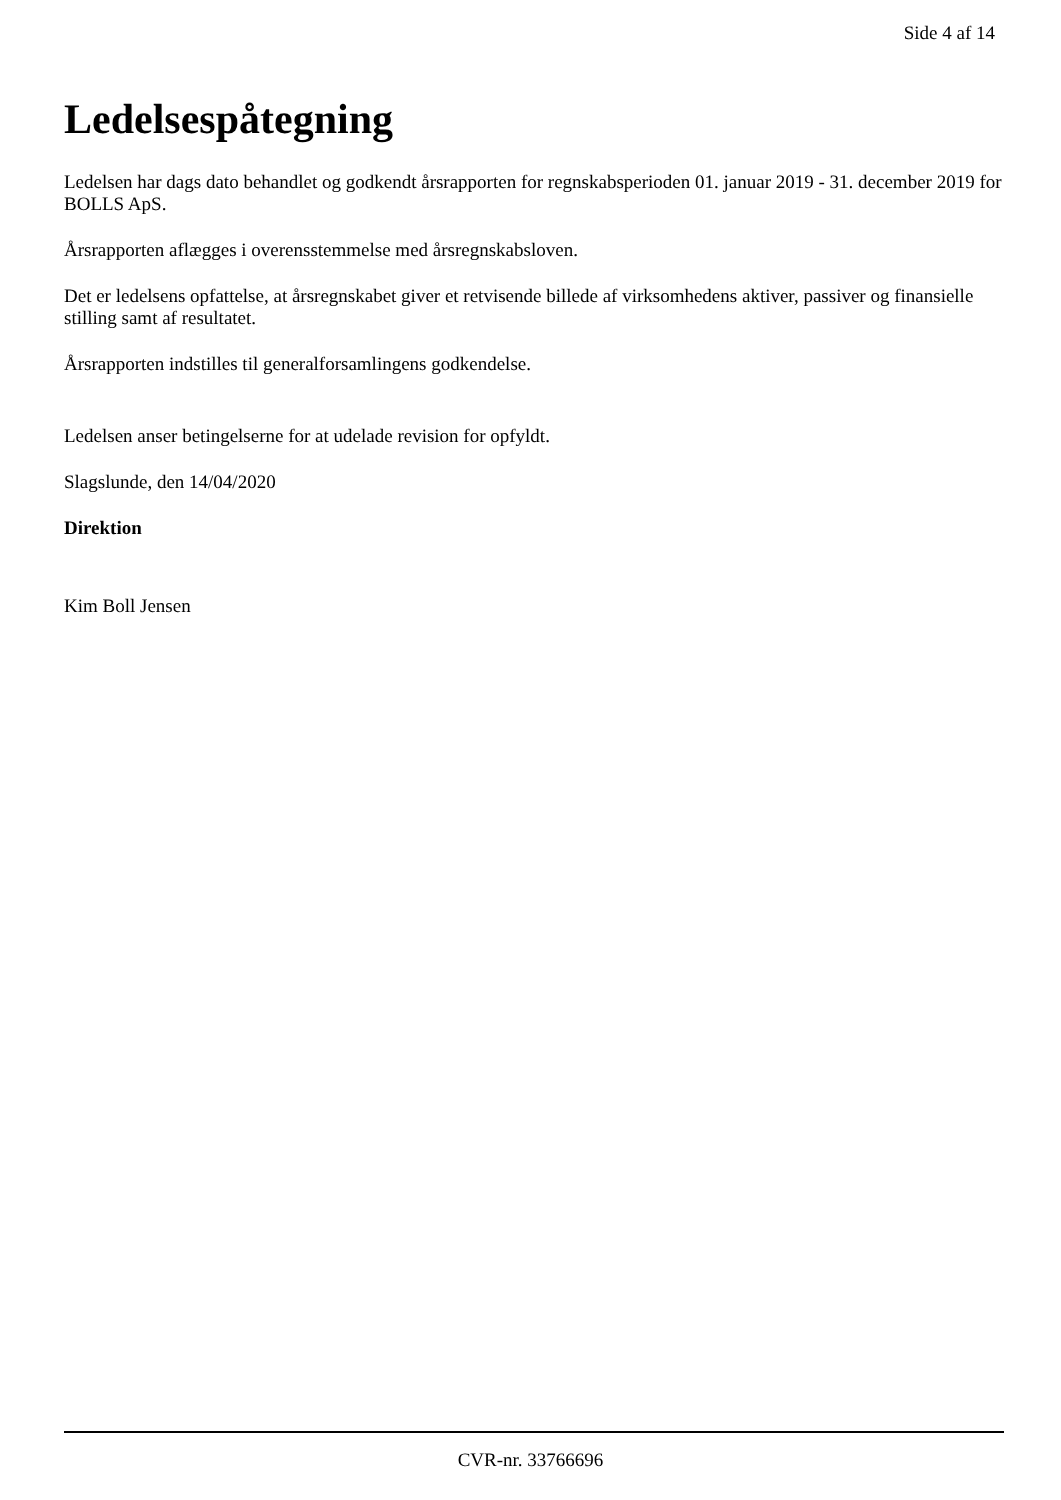Side 4 af 14
Ledelsespåtegning
Ledelsen har dags dato behandlet og godkendt årsrapporten for regnskabsperioden 01. januar 2019 - 31. december 2019 for BOLLS ApS.
Årsrapporten aflægges i overensstemmelse med årsregnskabsloven.
Det er ledelsens opfattelse, at årsregnskabet giver et retvisende billede af virksomhedens aktiver, passiver og finansielle stilling samt af resultatet.
Årsrapporten indstilles til generalforsamlingens godkendelse.
Ledelsen anser betingelserne for at udelade revision for opfyldt.
Slagslunde, den 14/04/2020
Direktion
Kim Boll Jensen
CVR-nr. 33766696